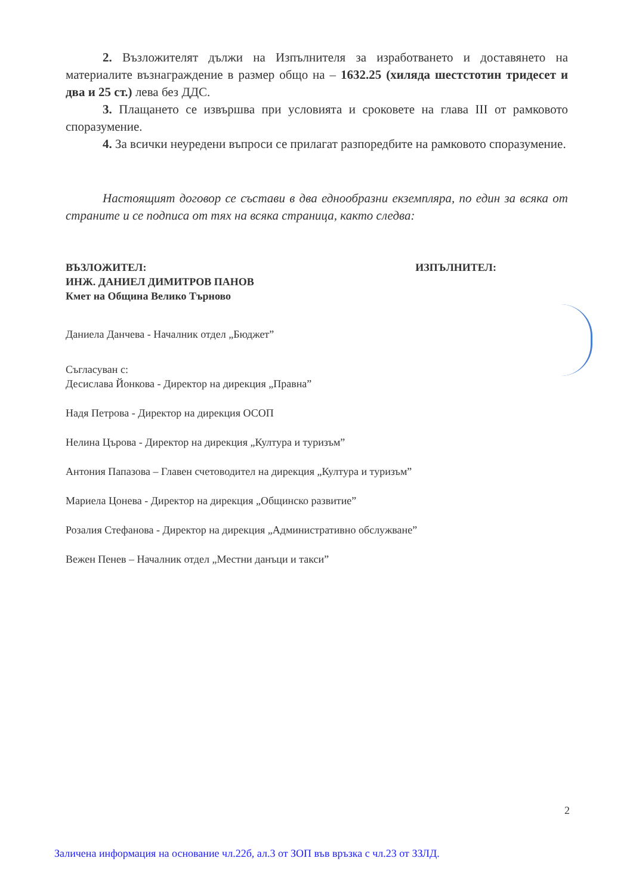2. Възложителят дължи на Изпълнителя за изработването и доставянето на материалите възнаграждение в размер общо на – 1632.25 (хиляда шестстотин тридесет и два и 25 ст.) лева без ДДС.
3. Плащането се извършва при условията и сроковете на глава III от рамковото споразумение.
4. За всички неуредени въпроси се прилагат разпоредбите на рамковото споразумение.
Настоящият договор се състави в два еднообразни екземпляра, по един за всяка от страните и се подписа от тях на всяка страница, както следва:
ВЪЗЛОЖИТЕЛ: ИЗПЪЛНИТЕЛ:
ИНЖ. ДАНИЕЛ ДИМИТРОВ ПАНОВ
Кмет на Община Велико Търново
Даниела Данчева - Началник отдел „Бюджет”
Съгласуван с:
Десислава Йонкова - Директор на дирекция „Правна”
Надя Петрова - Директор на дирекция ОСОП
Нелина Църова - Директор на дирекция „Култура и туризъм”
Антония Папазова – Главен счетоводител на дирекция „Култура и туризъм”
Мариела Цонева - Директор на дирекция „Общинско развитие”
Розалия Стефанова - Директор на дирекция „Административно обслужване”
Вежен Пенев – Началник отдел „Местни данъци и такси”
2
Заличена информация на основание чл.22б, ал.3 от ЗОП във връзка с чл.23 от ЗЗЛД.